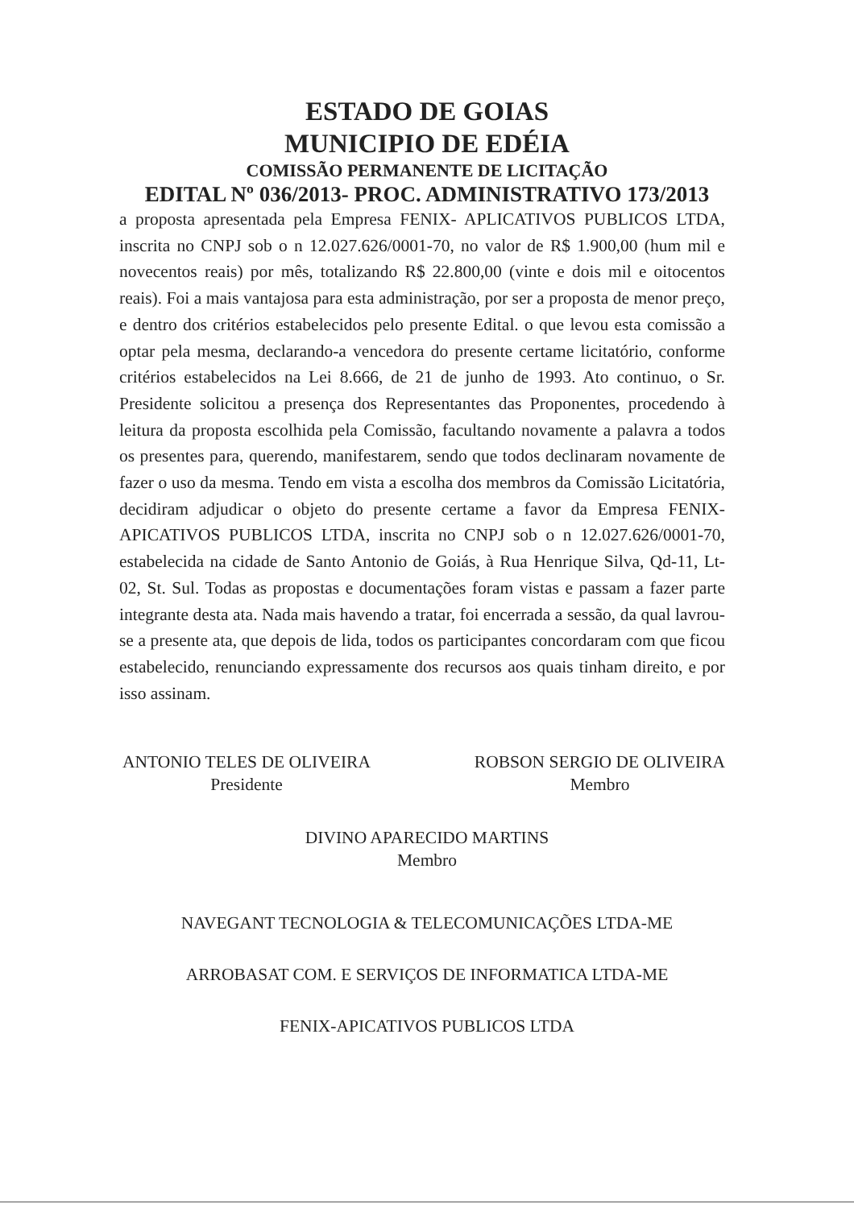ESTADO DE GOIAS
MUNICIPIO DE EDÉIA
COMISSÃO PERMANENTE DE LICITAÇÃO
EDITAL Nº 036/2013- PROC. ADMINISTRATIVO 173/2013
a proposta apresentada pela Empresa FENIX- APLICATIVOS PUBLICOS LTDA, inscrita no CNPJ sob o n 12.027.626/0001-70, no valor de R$ 1.900,00 (hum mil e novecentos reais) por mês, totalizando R$ 22.800,00 (vinte e dois mil e oitocentos reais). Foi a mais vantajosa para esta administração, por ser a proposta de menor preço, e dentro dos critérios estabelecidos pelo presente Edital. o que levou esta comissão a optar pela mesma, declarando-a vencedora do presente certame licitatório, conforme critérios estabelecidos na Lei 8.666, de 21 de junho de 1993. Ato continuo, o Sr. Presidente solicitou a presença dos Representantes das Proponentes, procedendo à leitura da proposta escolhida pela Comissão, facultando novamente a palavra a todos os presentes para, querendo, manifestarem, sendo que todos declinaram novamente de fazer o uso da mesma. Tendo em vista a escolha dos membros da Comissão Licitatória, decidiram adjudicar o objeto do presente certame a favor da Empresa FENIX-APICATIVOS PUBLICOS LTDA, inscrita no CNPJ sob o n 12.027.626/0001-70, estabelecida na cidade de Santo Antonio de Goiás, à Rua Henrique Silva, Qd-11, Lt-02, St. Sul. Todas as propostas e documentações foram vistas e passam a fazer parte integrante desta ata. Nada mais havendo a tratar, foi encerrada a sessão, da qual lavrou-se a presente ata, que depois de lida, todos os participantes concordaram com que ficou estabelecido, renunciando expressamente dos recursos aos quais tinham direito, e por isso assinam.
ANTONIO TELES DE OLIVEIRA
Presidente
ROBSON SERGIO DE OLIVEIRA
Membro
DIVINO APARECIDO MARTINS
Membro
NAVEGANT TECNOLOGIA & TELECOMUNICAÇÕES LTDA-ME
ARROBASAT COM. E SERVIÇOS DE INFORMATICA LTDA-ME
FENIX-APICATIVOS PUBLICOS LTDA